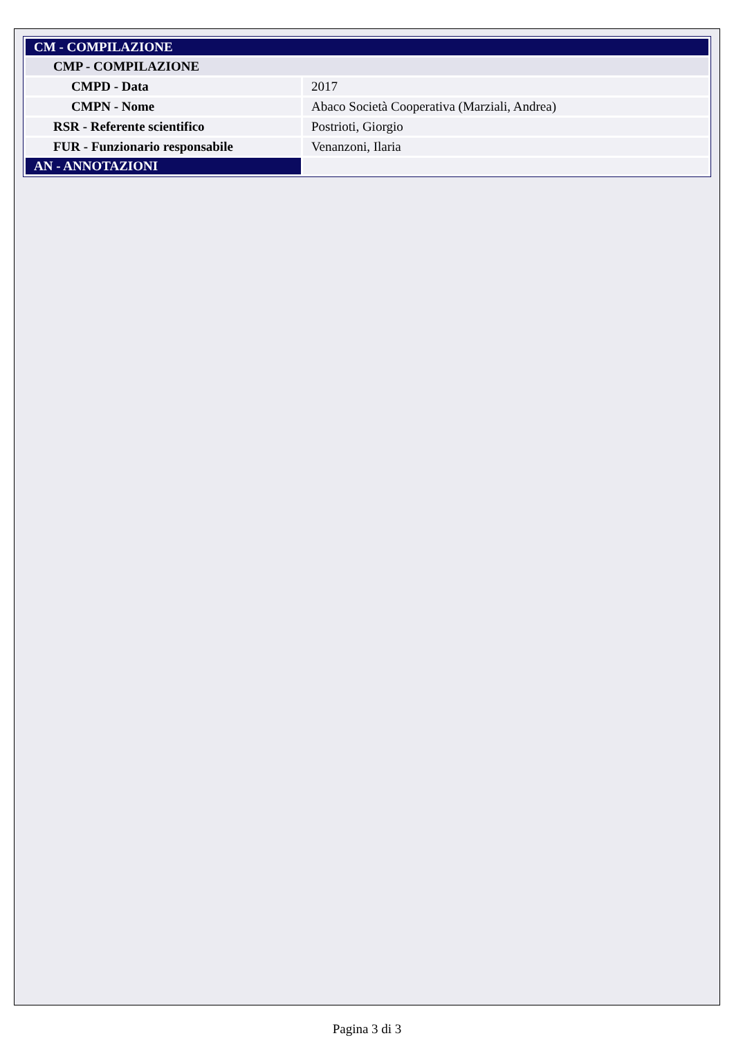| CM - COMPILAZIONE | |
| CMP - COMPILAZIONE | |
| CMPD - Data | 2017 |
| CMPN - Nome | Abaco Società Cooperativa (Marziali, Andrea) |
| RSR - Referente scientifico | Postrioti, Giorgio |
| FUR - Funzionario responsabile | Venanzoni, Ilaria |
| AN - ANNOTAZIONI | |
Pagina 3 di 3